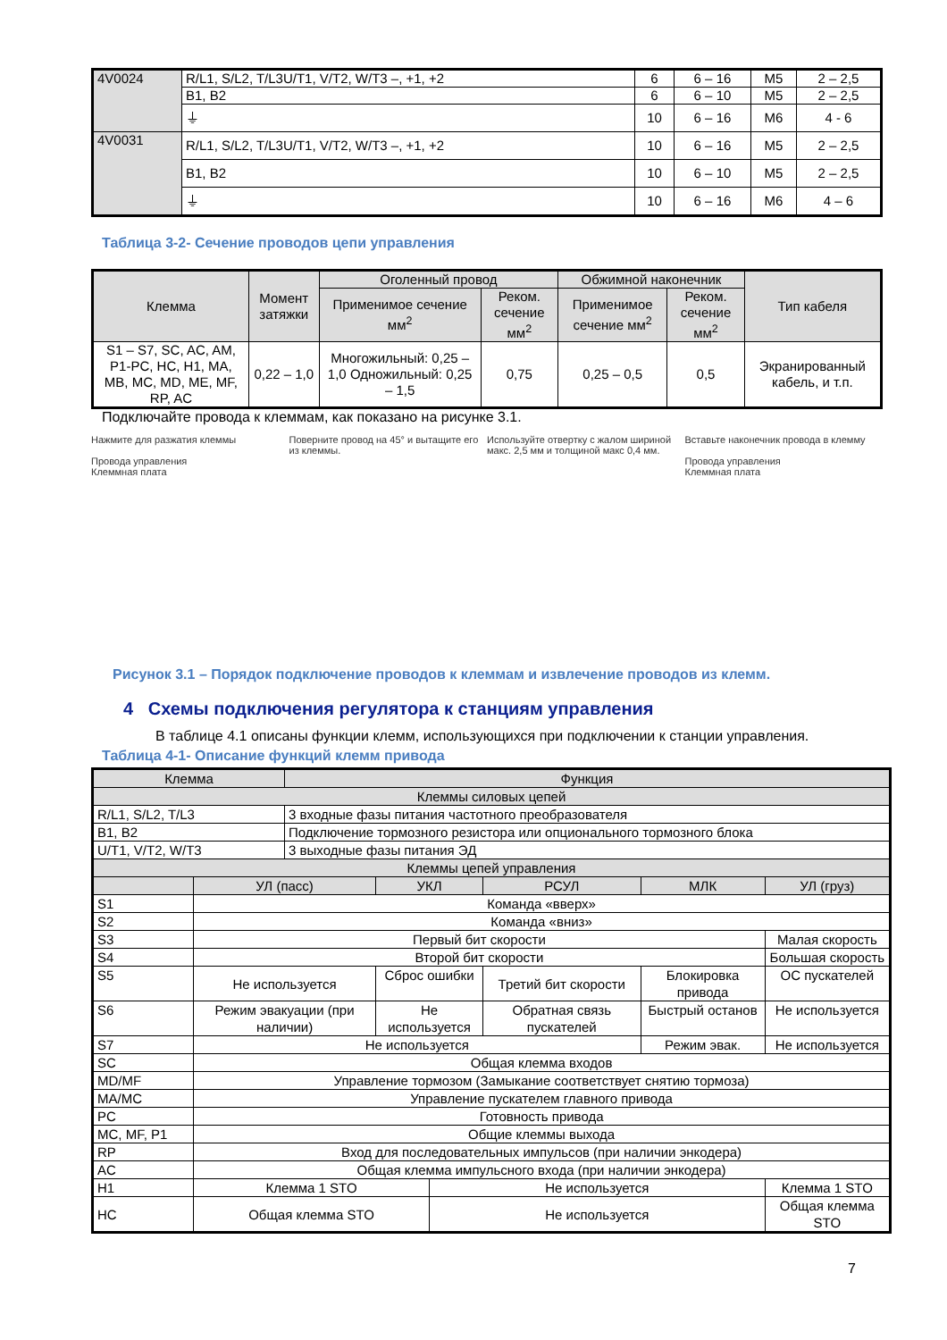| 4V0024 | R/L1, S/L2, T/L3U/T1, V/T2, W/T3 –, +1, +2 | 6 | 6 – 16 | M5 | 2 – 2,5 |
| | B1, B2 | 6 | 6 – 10 | M5 | 2 – 2,5 |
| | ⏚ | 10 | 6 – 16 | M6 | 4 - 6 |
| 4V0031 | R/L1, S/L2, T/L3U/T1, V/T2, W/T3 –, +1, +2 | 10 | 6 – 16 | M5 | 2 – 2,5 |
| | B1, B2 | 10 | 6 – 10 | M5 | 2 – 2,5 |
| | ⏚ | 10 | 6 – 16 | M6 | 4 – 6 |
Таблица 3-2- Сечение проводов цепи управления
| Клемма | Момент затяжки | Оголенный провод | | Обжимной наконечник | | Тип кабеля |
| --- | --- | --- | --- | --- | --- | --- |
| | | Применимое сечение мм<sup>2</sup> | Реком. сечение мм<sup>2</sup> | Применимое сечение мм<sup>2</sup> | Реком. сечение мм<sup>2</sup> | |
| S1 – S7, SC, AC, AM, P1-PC, HC, H1, MA, MB, MC, MD, ME, MF, RP, AC | 0,22 – 1,0 | Многожильный: 0,25 – 1,0 Одножильный: 0,25 – 1,5 | 0,75 | 0,25 – 0,5 | 0,5 | Экранированный кабель, и т.п. |
Подключайте провода к клеммам, как показано на рисунке 3.1.
Нажмите для разжатия клеммы
Провода управления
Клеммная плата
Поверните провод на 45° и вытащите его из клеммы.
Используйте отвертку с жалом шириной макс. 2,5 мм и толщиной макс 0,4 мм.
Вставьте наконечник провода в клемму
Провода управления
Клеммная плата
Рисунок 3.1 – Порядок подключение проводов к клеммам и извлечение проводов из клемм.
4 Схемы подключения регулятора к станциям управления
В таблице 4.1 описаны функции клемм, использующихся при подключении к станции управления.
Таблица 4-1- Описание функций клемм привода
| Клемма | | Функция | | | | | | |
| Клеммы силовых цепей | | | | | | | | |
| R/L1, S/L2, T/L3 | | 3 входные фазы питания частотного преобразователя | | | | | | |
| B1, B2 | | Подключение тормозного резистора или опционального тормозного блока | | | | | | |
| U/T1, V/T2, W/T3 | | 3 выходные фазы питания ЭД | | | | | | |
| Клеммы цепей управления | | | | | | | | |
| | УЛ (пасс) | | УКЛ | | РСУЛ | МЛК | УЛ (груз) | |
| S1 | Команда «вверх» | | | | | | | |
| S2 | Команда «вниз» | | | | | | | |
| S3 | Первый бит скорости | | | | | | Малая скорость | |
| S4 | Второй бит скорости | | | | | | Большая скорость | |
| S5 | Не используется | | Сброс ошибки | | Третий бит скорости | Блокировка привода | ОС пускателей | |
| S6 | Режим эвакуации (при наличии) | | Не используется | | Обратная связь пускателей | Быстрый останов | Не используется | |
| S7 | Не используется | | | | | Режим эвак. | Не используется | |
| SC | Общая клемма входов | | | | | | | |
| MD/MF | Управление тормозом (Замыкание соответствует снятию тормоза) | | | | | | | |
| MA/MC | Управление пускателем главного привода | | | | | | | |
| PC | Готовность привода | | | | | | | |
| MC, MF, P1 | Общие клеммы выхода | | | | | | | |
| RP | Вход для последовательных импульсов (при наличии энкодера) | | | | | | | |
| AC | Общая клемма импульсного входа (при наличии энкодера) | | | | | | | |
| H1 | Клемма 1 STO | | | Не используется | | | | Клемма 1 STO |
| HC | Общая клемма STO | | | Не используется | | | | Общая клемма STO |
7